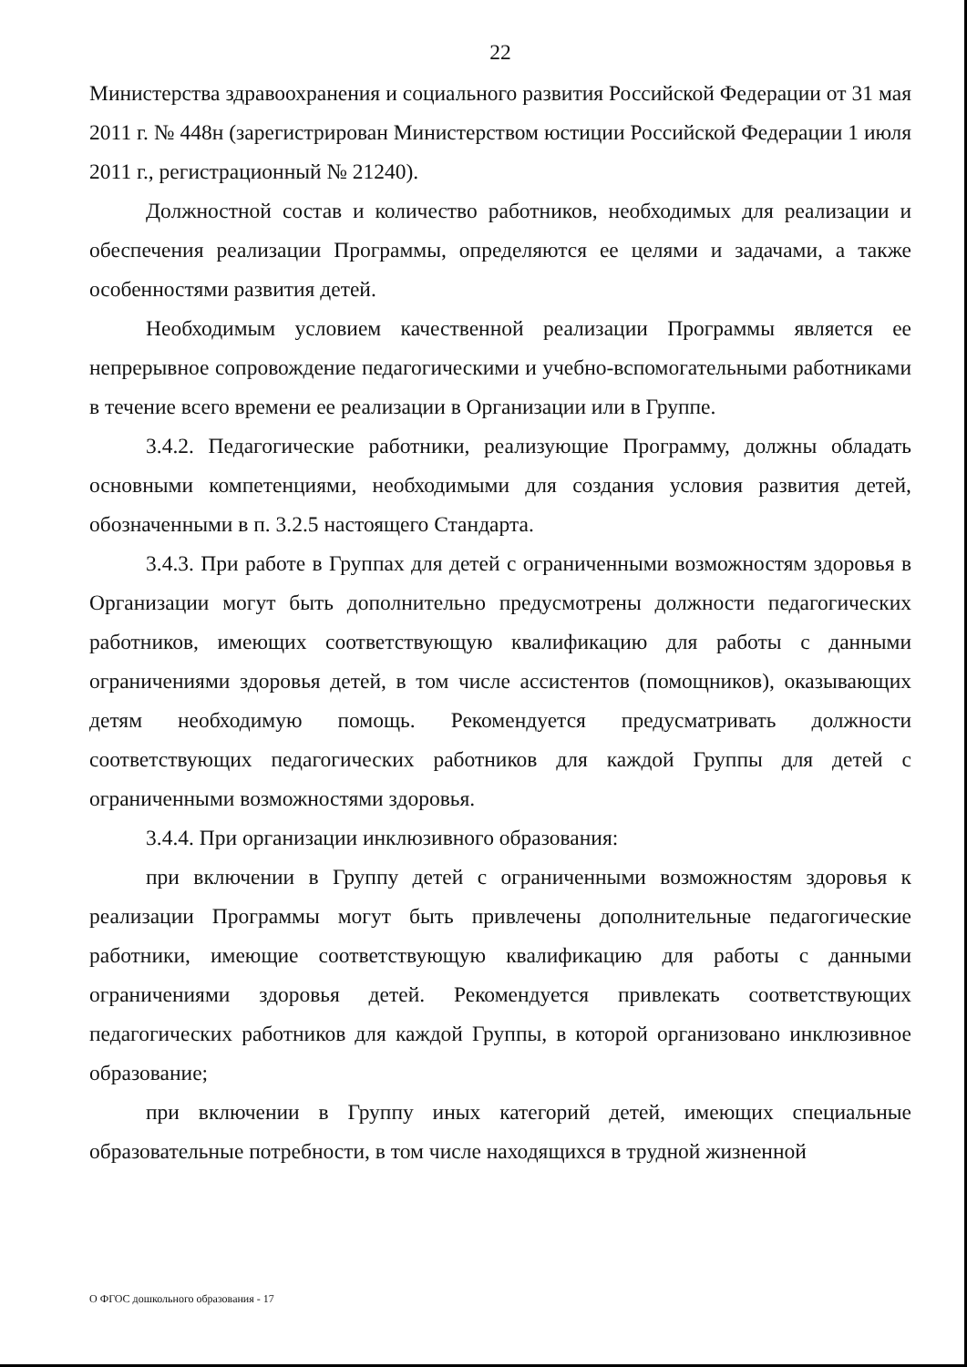22
Министерства здравоохранения и социального развития Российской Федерации от 31 мая 2011 г. № 448н (зарегистрирован Министерством юстиции Российской Федерации 1 июля 2011 г., регистрационный № 21240).
Должностной состав и количество работников, необходимых для реализации и обеспечения реализации Программы, определяются ее целями и задачами, а также особенностями развития детей.
Необходимым условием качественной реализации Программы является ее непрерывное сопровождение педагогическими и учебно-вспомогательными работниками в течение всего времени ее реализации в Организации или в Группе.
3.4.2. Педагогические работники, реализующие Программу, должны обладать основными компетенциями, необходимыми для создания условия развития детей, обозначенными в п. 3.2.5 настоящего Стандарта.
3.4.3. При работе в Группах для детей с ограниченными возможностям здоровья в Организации могут быть дополнительно предусмотрены должности педагогических работников, имеющих соответствующую квалификацию для работы с данными ограничениями здоровья детей, в том числе ассистентов (помощников), оказывающих детям необходимую помощь. Рекомендуется предусматривать должности соответствующих педагогических работников для каждой Группы для детей с ограниченными возможностями здоровья.
3.4.4. При организации инклюзивного образования:
при включении в Группу детей с ограниченными возможностям здоровья к реализации Программы могут быть привлечены дополнительные педагогические работники, имеющие соответствующую квалификацию для работы с данными ограничениями здоровья детей. Рекомендуется привлекать соответствующих педагогических работников для каждой Группы, в которой организовано инклюзивное образование;
при включении в Группу иных категорий детей, имеющих специальные образовательные потребности, в том числе находящихся в трудной жизненной
О ФГОС дошкольного образования - 17